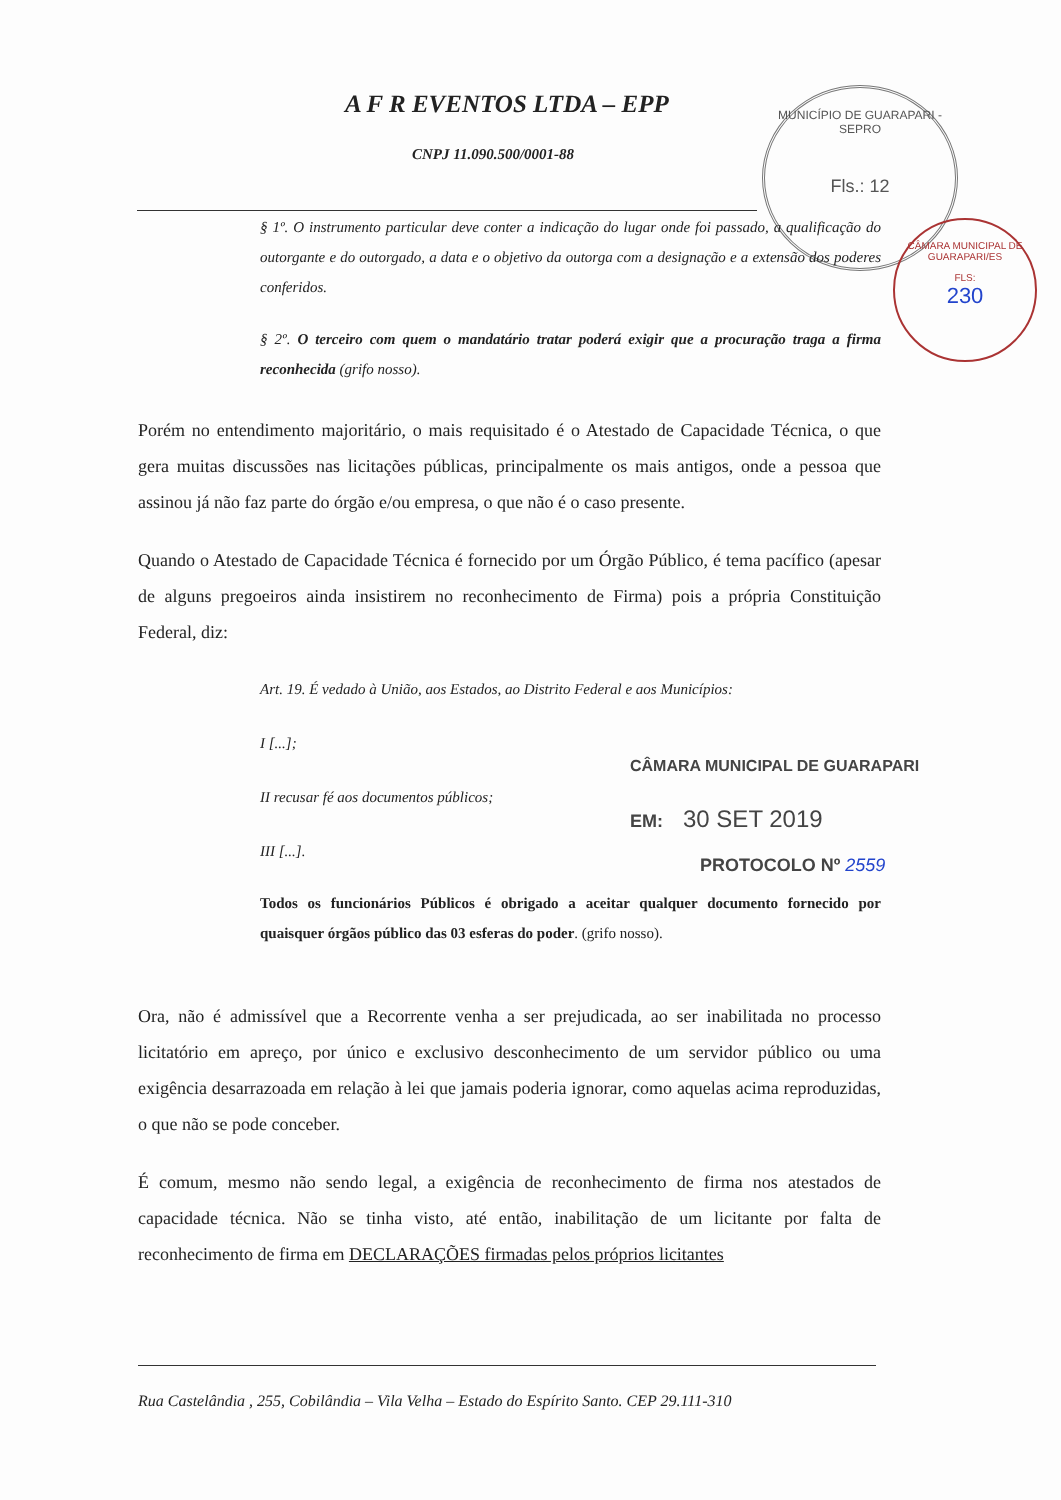A F R EVENTOS LTDA – EPP
CNPJ 11.090.500/0001-88
MUNICÍPIO DE GUARAPARI - SEPRO
Fls.: 12
CÂMARA MUNICIPAL DE GUARAPARI/ES
FLS:
230
§ 1º. O instrumento particular deve conter a indicação do lugar onde foi passado, a qualificação do outorgante e do outorgado, a data e o objetivo da outorga com a designação e a extensão dos poderes conferidos.
§ 2º. O terceiro com quem o mandatário tratar poderá exigir que a procuração traga a firma reconhecida (grifo nosso).
Porém no entendimento majoritário, o mais requisitado é o Atestado de Capacidade Técnica, o que gera muitas discussões nas licitações públicas, principalmente os mais antigos, onde a pessoa que assinou já não faz parte do órgão e/ou empresa, o que não é o caso presente.
Quando o Atestado de Capacidade Técnica é fornecido por um Órgão Público, é tema pacífico (apesar de alguns pregoeiros ainda insistirem no reconhecimento de Firma) pois a própria Constituição Federal, diz:
Art. 19. É vedado à União, aos Estados, ao Distrito Federal e aos Municípios:
I [...];
II recusar fé aos documentos públicos;
III [...].
Todos os funcionários Públicos é obrigado a aceitar qualquer documento fornecido por quaisquer órgãos público das 03 esferas do poder. (grifo nosso).
Ora, não é admissível que a Recorrente venha a ser prejudicada, ao ser inabilitada no processo licitatório em apreço, por único e exclusivo desconhecimento de um servidor público ou uma exigência desarrazoada em relação à lei que jamais poderia ignorar, como aquelas acima reproduzidas, o que não se pode conceber.
É comum, mesmo não sendo legal, a exigência de reconhecimento de firma nos atestados de capacidade técnica. Não se tinha visto, até então, inabilitação de um licitante por falta de reconhecimento de firma em DECLARAÇÕES firmadas pelos próprios licitantes
CÂMARA MUNICIPAL DE GUARAPARI
EM: 30 SET 2019
PROTOCOLO Nº 2559
Rua Castelândia , 255, Cobilândia – Vila Velha – Estado do Espírito Santo. CEP 29.111-310